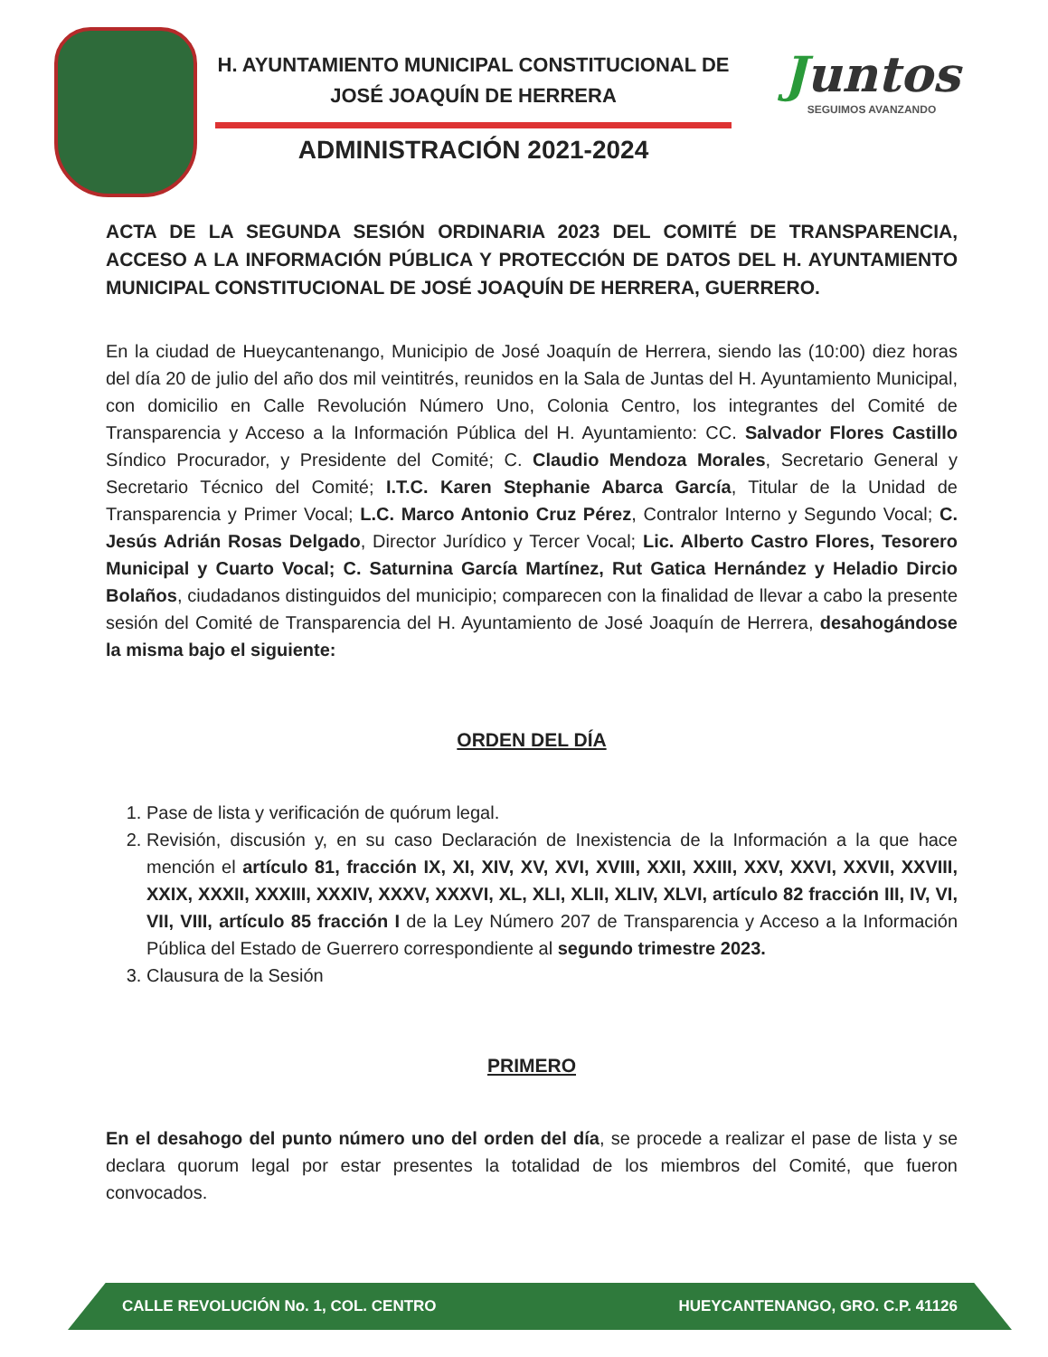H. AYUNTAMIENTO MUNICIPAL CONSTITUCIONAL DE
JOSÉ JOAQUÍN DE HERRERA
ADMINISTRACIÓN 2021-2024
Juntos
SEGUIMOS AVANZANDO
ACTA DE LA SEGUNDA SESIÓN ORDINARIA 2023 DEL COMITÉ DE TRANSPARENCIA, ACCESO A LA INFORMACIÓN PÚBLICA Y PROTECCIÓN DE DATOS DEL H. AYUNTAMIENTO MUNICIPAL CONSTITUCIONAL DE JOSÉ JOAQUÍN DE HERRERA, GUERRERO.
En la ciudad de Hueycantenango, Municipio de José Joaquín de Herrera, siendo las (10:00) diez horas del día 20 de julio del año dos mil veintitrés, reunidos en la Sala de Juntas del H. Ayuntamiento Municipal, con domicilio en Calle Revolución Número Uno, Colonia Centro, los integrantes del Comité de Transparencia y Acceso a la Información Pública del H. Ayuntamiento: CC. Salvador Flores Castillo Síndico Procurador, y Presidente del Comité; C. Claudio Mendoza Morales, Secretario General y Secretario Técnico del Comité; I.T.C. Karen Stephanie Abarca García, Titular de la Unidad de Transparencia y Primer Vocal; L.C. Marco Antonio Cruz Pérez, Contralor Interno y Segundo Vocal; C. Jesús Adrián Rosas Delgado, Director Jurídico y Tercer Vocal; Lic. Alberto Castro Flores, Tesorero Municipal y Cuarto Vocal; C. Saturnina García Martínez, Rut Gatica Hernández y Heladio Dircio Bolaños, ciudadanos distinguidos del municipio; comparecen con la finalidad de llevar a cabo la presente sesión del Comité de Transparencia del H. Ayuntamiento de José Joaquín de Herrera, desahogándose la misma bajo el siguiente:
ORDEN DEL DÍA
1. Pase de lista y verificación de quórum legal.
2. Revisión, discusión y, en su caso Declaración de Inexistencia de la Información a la que hace mención el artículo 81, fracción IX, XI, XIV, XV, XVI, XVIII, XXII, XXIII, XXV, XXVI, XXVII, XXVIII, XXIX, XXXII, XXXIII, XXXIV, XXXV, XXXVI, XL, XLI, XLII, XLIV, XLVI, artículo 82 fracción III, IV, VI, VII, VIII, artículo 85 fracción I de la Ley Número 207 de Transparencia y Acceso a la Información Pública del Estado de Guerrero correspondiente al segundo trimestre 2023.
3. Clausura de la Sesión
PRIMERO
En el desahogo del punto número uno del orden del día, se procede a realizar el pase de lista y se declara quorum legal por estar presentes la totalidad de los miembros del Comité, que fueron convocados.
CALLE REVOLUCIÓN No. 1, COL. CENTRO HUEYCANTENANGO, GRO. C.P. 41126